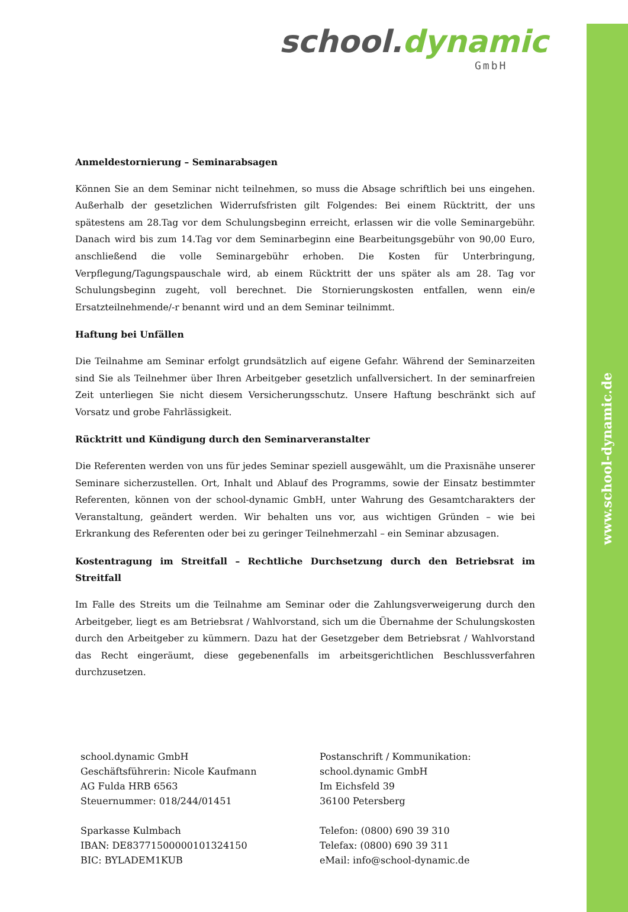www.school-dynamic.de
school.dynamic
GmbH
Anmeldestornierung – Seminarabsagen
Können Sie an dem Seminar nicht teilnehmen, so muss die Absage schriftlich bei uns eingehen. Außerhalb der gesetzlichen Widerrufsfristen gilt Folgendes: Bei einem Rücktritt, der uns spätestens am 28.Tag vor dem Schulungsbeginn erreicht, erlassen wir die volle Seminargebühr. Danach wird bis zum 14.Tag vor dem Seminarbeginn eine Bearbeitungsgebühr von 90,00 Euro, anschließend die volle Seminargebühr erhoben. Die Kosten für Unterbringung, Verpflegung/Tagungspauschale wird, ab einem Rücktritt der uns später als am 28. Tag vor Schulungsbeginn zugeht, voll berechnet. Die Stornierungskosten entfallen, wenn ein/e Ersatzteilnehmende/-r benannt wird und an dem Seminar teilnimmt.
Haftung bei Unfällen
Die Teilnahme am Seminar erfolgt grundsätzlich auf eigene Gefahr. Während der Seminarzeiten sind Sie als Teilnehmer über Ihren Arbeitgeber gesetzlich unfallversichert. In der seminarfreien Zeit unterliegen Sie nicht diesem Versicherungsschutz. Unsere Haftung beschränkt sich auf Vorsatz und grobe Fahrlässigkeit.
Rücktritt und Kündigung durch den Seminarveranstalter
Die Referenten werden von uns für jedes Seminar speziell ausgewählt, um die Praxisnähe unserer Seminare sicherzustellen. Ort, Inhalt und Ablauf des Programms, sowie der Einsatz bestimmter Referenten, können von der school-dynamic GmbH, unter Wahrung des Gesamtcharakters der Veranstaltung, geändert werden. Wir behalten uns vor, aus wichtigen Gründen – wie bei Erkrankung des Referenten oder bei zu geringer Teilnehmerzahl – ein Seminar abzusagen.
Kostentragung im Streitfall – Rechtliche Durchsetzung durch den Betriebsrat im Streitfall
Im Falle des Streits um die Teilnahme am Seminar oder die Zahlungsverweigerung durch den Arbeitgeber, liegt es am Betriebsrat / Wahlvorstand, sich um die Übernahme der Schulungskosten durch den Arbeitgeber zu kümmern. Dazu hat der Gesetzgeber dem Betriebsrat / Wahlvorstand das Recht eingeräumt, diese gegebenenfalls im arbeitsgerichtlichen Beschlussverfahren durchzusetzen.
school.dynamic GmbH
Geschäftsführerin: Nicole Kaufmann
AG Fulda HRB 6563
Steuernummer: 018/244/01451
Sparkasse Kulmbach
IBAN: DE83771500000101324150
BIC: BYLADEM1KUB
Postanschrift / Kommunikation:
school.dynamic GmbH
Im Eichsfeld 39
36100 Petersberg
Telefon: (0800) 690 39 310
Telefax: (0800) 690 39 311
eMail: info@school-dynamic.de